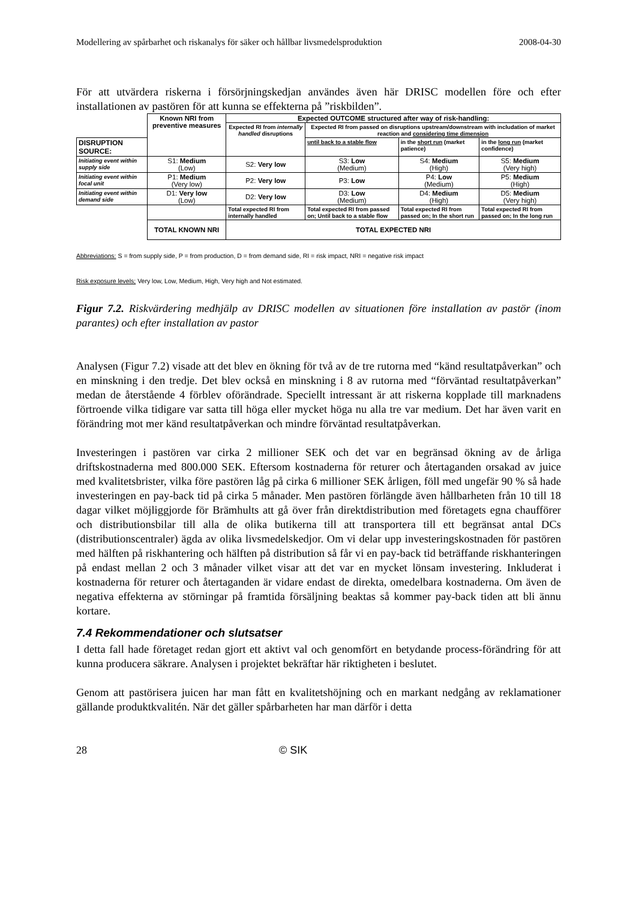Modellering av spårbarhet och riskanalys för säker och hållbar livsmedelsproduktion 2008-04-30
För att utvärdera riskerna i försörjningskedjan användes även här DRISC modellen före och efter installationen av pastören för att kunna se effekterna på ”riskbilden”.
| | Known NRI from preventive measures | Expected OUTCOME structured after way of risk-handling: | | | |
| | | Expected RI from internally handled disruptions | Expected RI from passed on disruptions upstream/downstream with includation of market reaction and considering time dimension | | |
| DISRUPTION SOURCE: | | | until back to a stable flow | in the short run (market patience) | in the long run (market confidence) |
| Initiating event within supply side | S1: Medium (Low) | S2: Very low | S3: Low (Medium) | S4: Medium (High) | S5: Medium (Very high) |
| Initiating event within focal unit | P1: Medium (Very low) | P2: Very low | P3: Low | P4: Low (Medium) | P5: Medium (High) |
| Initiating event within demand side | D1: Very low (Low) | D2: Very low | D3: Low (Medium) | D4: Medium (High) | D5: Medium (Very high) |
| | | Total expected RI from internally handled | Total expected RI from passed on; Until back to a stable flow | Total expected RI from passed on; In the short run | Total expected RI from passed on; In the long run |
| | TOTAL KNOWN NRI | TOTAL EXPECTED NRI | | | |
Abbreviations: S = from supply side, P = from production, D = from demand side, RI = risk impact, NRI = negative risk impact
Risk exposure levels; Very low, Low, Medium, High, Very high and Not estimated.
Figur 7.2. Riskvärdering medhjälp av DRISC modellen av situationen före installation av pastör (inom parantes) och efter installation av pastor
Analysen (Figur 7.2) visade att det blev en ökning för två av de tre rutorna med “känd resultatpåverkan” och en minskning i den tredje. Det blev också en minskning i 8 av rutorna med “förväntad resultatpåverkan” medan de återstående 4 förblev oförändrade. Speciellt intressant är att riskerna kopplade till marknadens förtroende vilka tidigare var satta till höga eller mycket höga nu alla tre var medium. Det har även varit en förändring mot mer känd resultatpåverkan och mindre förväntad resultatpåverkan.
Investeringen i pastören var cirka 2 millioner SEK och det var en begränsad ökning av de årliga driftskostnaderna med 800.000 SEK. Eftersom kostnaderna för returer och återtaganden orsakad av juice med kvalitetsbrister, vilka före pastören låg på cirka 6 millioner SEK årligen, föll med ungefär 90 % så hade investeringen en pay-back tid på cirka 5 månader. Men pastören förlängde även hållbarheten från 10 till 18 dagar vilket möjliggjorde för Brämhults att gå över från direktdistribution med företagets egna chaufförer och distributionsbilar till alla de olika butikerna till att transportera till ett begränsat antal DCs (distributionscentraler) ägda av olika livsmedelskedjor. Om vi delar upp investeringskostnaden för pastören med hälften på riskhantering och hälften på distribution så får vi en pay-back tid beträffande riskhanteringen på endast mellan 2 och 3 månader vilket visar att det var en mycket lönsam investering. Inkluderat i kostnaderna för returer och återtaganden är vidare endast de direkta, omedelbara kostnaderna. Om även de negativa effekterna av störningar på framtida försäljning beaktas så kommer pay-back tiden att bli ännu kortare.
7.4 Rekommendationer och slutsatser
I detta fall hade företaget redan gjort ett aktivt val och genomfört en betydande process-förändring för att kunna producera säkrare. Analysen i projektet bekräftar här riktigheten i beslutet.
Genom att pastörisera juicen har man fått en kvalitetshöjning och en markant nedgång av reklamationer gällande produktkvalitén. När det gäller spårbarheten har man därför i detta
28 © SIK